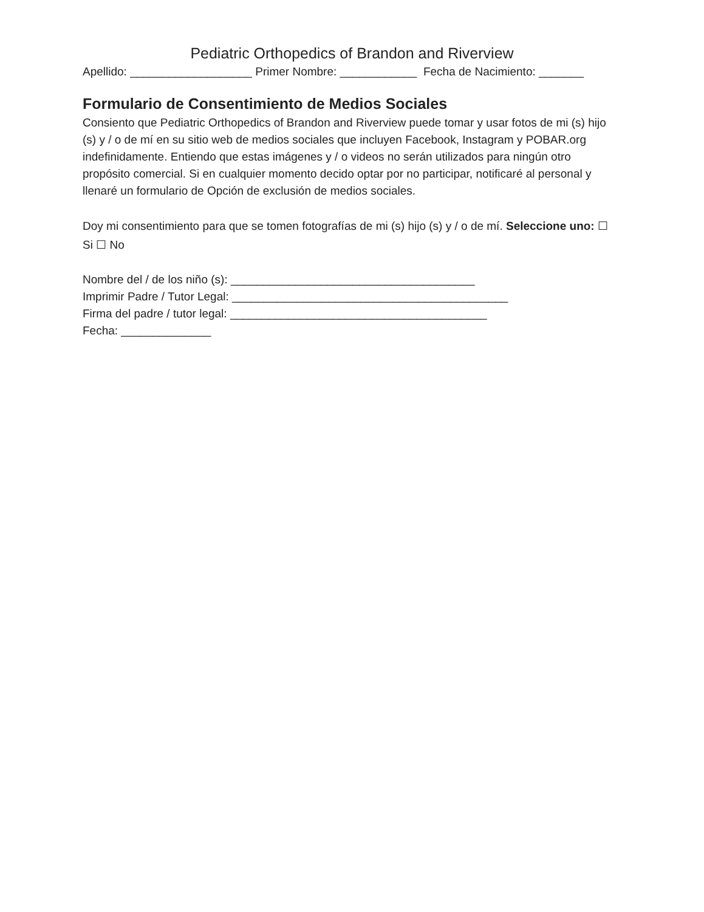Pediatric Orthopedics of Brandon and Riverview
Apellido: ___________________ Primer Nombre: ____________ Fecha de Nacimiento: _______
Formulario de Consentimiento de Medios Sociales
Consiento que Pediatric Orthopedics of Brandon and Riverview puede tomar y usar fotos de mi (s) hijo (s) y / o de mí en su sitio web de medios sociales que incluyen Facebook, Instagram y POBAR.org indefinidamente. Entiendo que estas imágenes y / o videos no serán utilizados para ningún otro propósito comercial. Si en cualquier momento decido optar por no participar, notificaré al personal y llenaré un formulario de Opción de exclusión de medios sociales.
Doy mi consentimiento para que se tomen fotografías de mi (s) hijo (s) y / o de mí. Seleccione uno: ☐ Si ☐ No
Nombre del / de los niño (s): ______________________________________
Imprimir Padre / Tutor Legal: ___________________________________________
Firma del padre / tutor legal: ________________________________________
Fecha: ______________